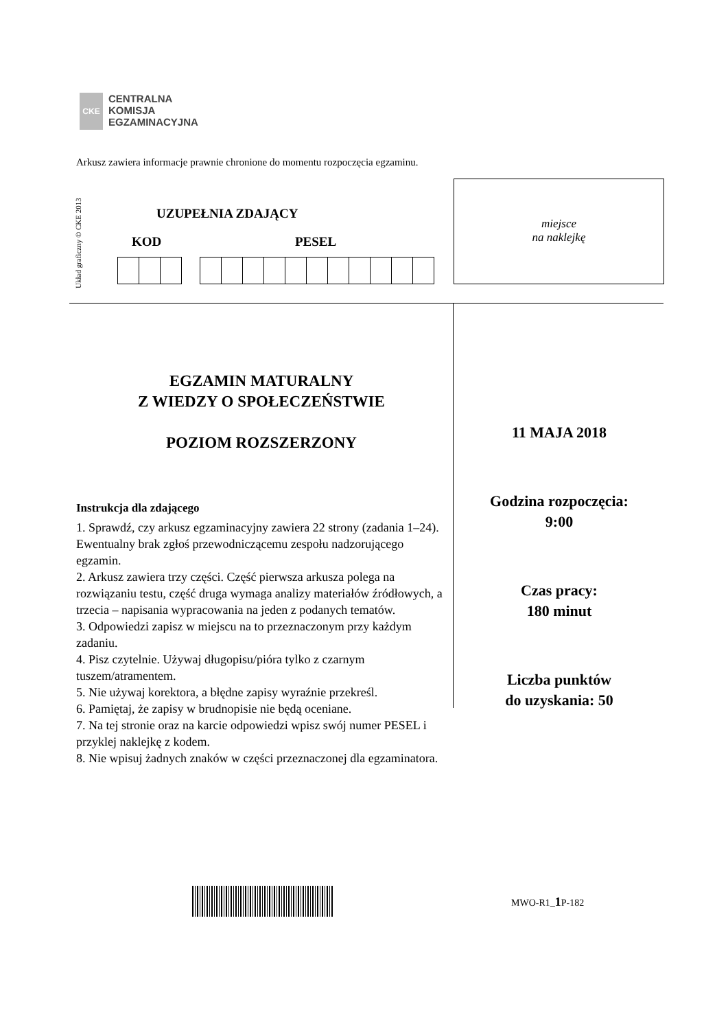CKE
CENTRALNA
KOMISJA
EGZAMINACYJNA
Arkusz zawiera informacje prawnie chronione do momentu rozpoczęcia egzaminu.
Układ graficzny © CKE 2013
UZUPEŁNIA ZDAJĄCY
KOD PESEL
miejsce
na naklejkę
EGZAMIN MATURALNY
Z WIEDZY O SPOŁECZEŃSTWIE
POZIOM ROZSZERZONY
Instrukcja dla zdającego
1. Sprawdź, czy arkusz egzaminacyjny zawiera 22 strony (zadania 1–24). Ewentualny brak zgłoś przewodniczącemu zespołu nadzorującego egzamin.
2. Arkusz zawiera trzy części. Część pierwsza arkusza polega na rozwiązaniu testu, część druga wymaga analizy materiałów źródłowych, a trzecia – napisania wypracowania na jeden z podanych tematów.
3. Odpowiedzi zapisz w miejscu na to przeznaczonym przy każdym zadaniu.
4. Pisz czytelnie. Używaj długopisu/pióra tylko z czarnym tuszem/atramentem.
5. Nie używaj korektora, a błędne zapisy wyraźnie przekreśl.
6. Pamiętaj, że zapisy w brudnopisie nie będą oceniane.
7. Na tej stronie oraz na karcie odpowiedzi wpisz swój numer PESEL i przyklej naklejkę z kodem.
8. Nie wpisuj żadnych znaków w części przeznaczonej dla egzaminatora.
11 MAJA 2018
Godzina rozpoczęcia:
9:00
Czas pracy:
180 minut
Liczba punktów
do uzyskania: 50
MWO-R1_1 P-182